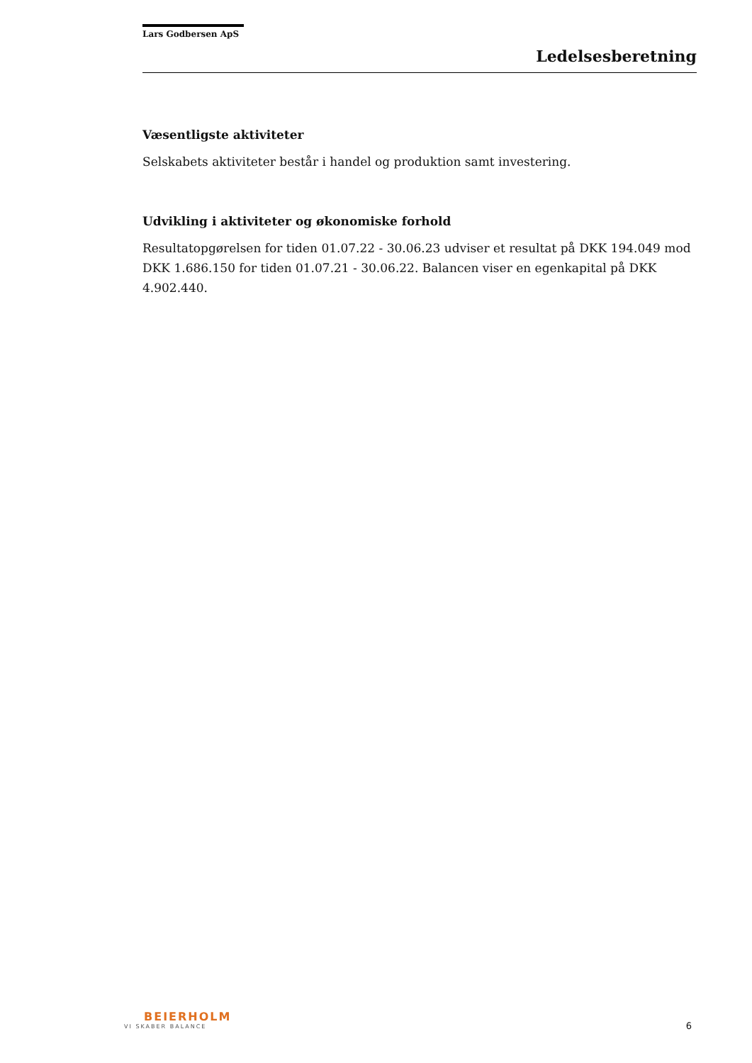Lars Godbersen ApS
Ledelsesberetning
Væsentligste aktiviteter
Selskabets aktiviteter består i handel og produktion samt investering.
Udvikling i aktiviteter og økonomiske forhold
Resultatopgørelsen for tiden 01.07.22 - 30.06.23 udviser et resultat på DKK 194.049 mod DKK 1.686.150 for tiden 01.07.21 - 30.06.22. Balancen viser en egenkapital på DKK 4.902.440.
BEIERHOLM
VI SKABER BALANCE
6